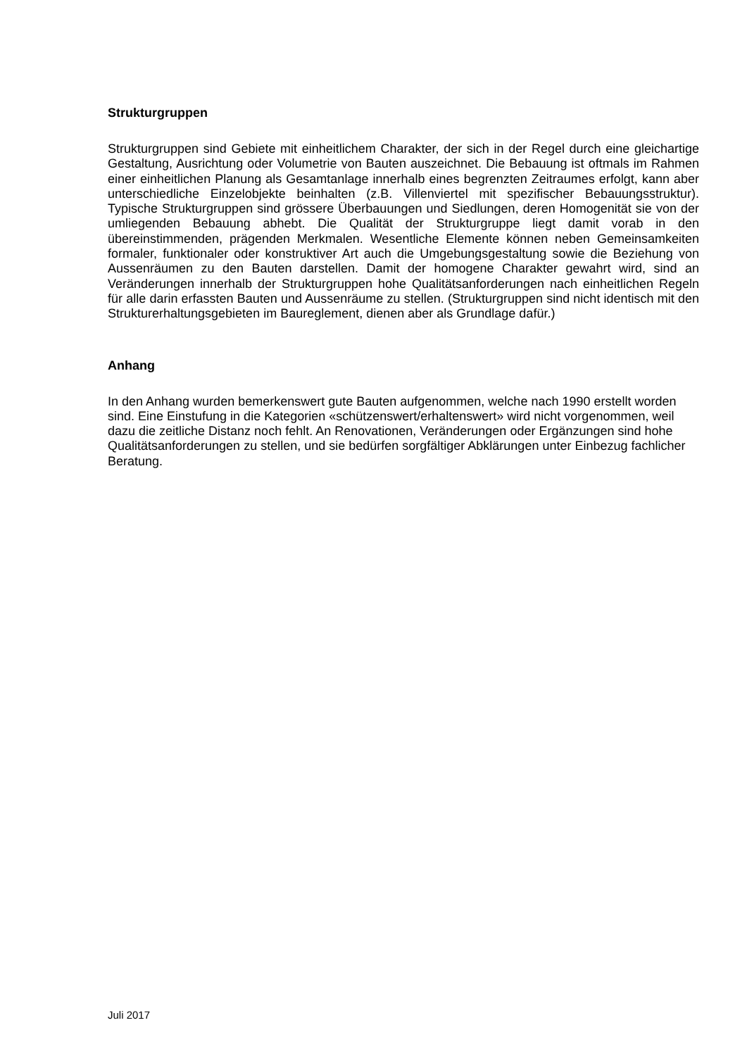Strukturgruppen
Strukturgruppen sind Gebiete mit einheitlichem Charakter, der sich in der Regel durch eine gleichartige Gestaltung, Ausrichtung oder Volumetrie von Bauten auszeichnet. Die Bebauung ist oftmals im Rahmen einer einheitlichen Planung als Gesamtanlage innerhalb eines begrenzten Zeitraumes erfolgt, kann aber unterschiedliche Einzelobjekte beinhalten (z.B. Villenviertel mit spezifischer Bebauungsstruktur). Typische Strukturgruppen sind grössere Überbauungen und Siedlungen, deren Homogenität sie von der umliegenden Bebauung abhebt. Die Qualität der Strukturgruppe liegt damit vorab in den übereinstimmenden, prägenden Merkmalen. Wesentliche Elemente können neben Gemeinsamkeiten formaler, funktionaler oder konstruktiver Art auch die Umgebungsgestaltung sowie die Beziehung von Aussenräumen zu den Bauten darstellen. Damit der homogene Charakter gewahrt wird, sind an Veränderungen innerhalb der Strukturgruppen hohe Qualitätsanforderungen nach einheitlichen Regeln für alle darin erfassten Bauten und Aussenräume zu stellen. (Strukturgruppen sind nicht identisch mit den Strukturerhaltungsgebieten im Baureglement, dienen aber als Grundlage dafür.)
Anhang
In den Anhang wurden bemerkenswert gute Bauten aufgenommen, welche nach 1990 erstellt worden sind. Eine Einstufung in die Kategorien «schützenswert/erhaltenswert» wird nicht vorgenommen, weil dazu die zeitliche Distanz noch fehlt. An Renovationen, Veränderungen oder Ergänzungen sind hohe Qualitätsanforderungen zu stellen, und sie bedürfen sorgfältiger Abklärungen unter Einbezug fachlicher Beratung.
Juli 2017